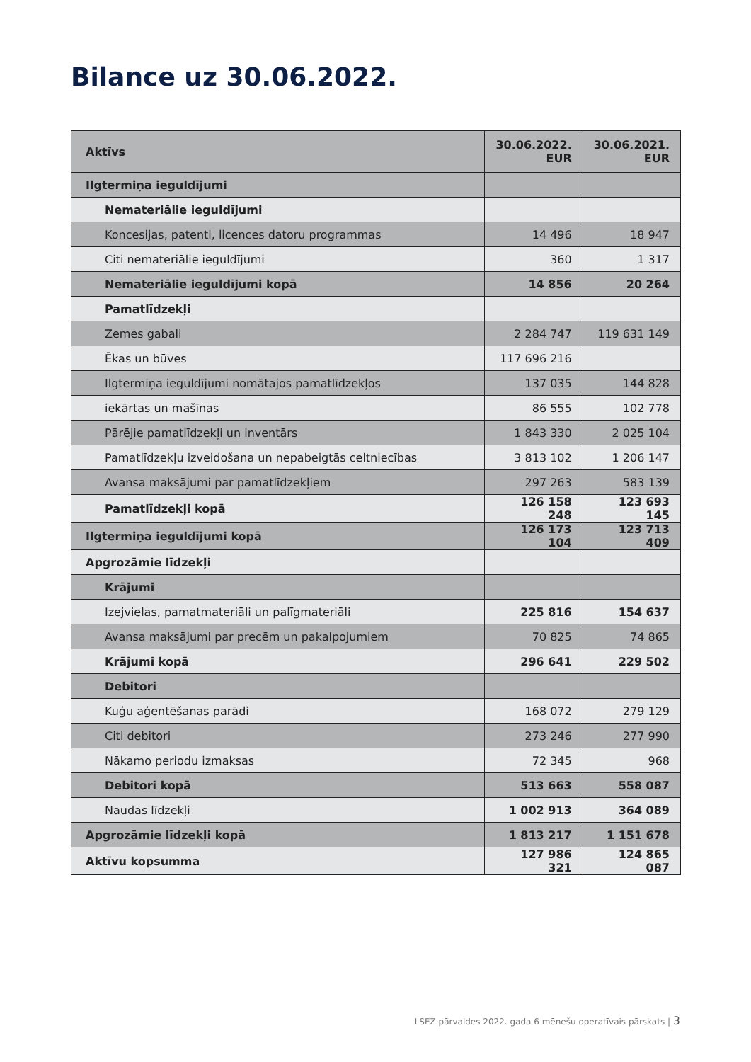Bilance uz 30.06.2022.
| Aktīvs | 30.06.2022. EUR | 30.06.2021. EUR |
| --- | --- | --- |
| Ilgtermiņa ieguldījumi | | |
| Nemateriālie ieguldījumi | | |
| Koncesijas, patenti, licences datoru programmas | 14 496 | 18 947 |
| Citi nemateriālie ieguldījumi | 360 | 1 317 |
| Nemateriālie ieguldījumi kopā | 14 856 | 20 264 |
| Pamatlīdzekļi | | |
| Zemes gabali | 2 284 747 | 119 631 149 |
| Ēkas un būves | 117 696 216 | |
| Ilgtermiņa ieguldījumi nomātajos pamatlīdzekļos | 137 035 | 144 828 |
| iekārtas un mašīnas | 86 555 | 102 778 |
| Pārējie pamatlīdzekļi un inventārs | 1 843 330 | 2 025 104 |
| Pamatlīdzekļu izveidošana un nepabeigtās celtniecības | 3 813 102 | 1 206 147 |
| Avansa maksājumi par pamatlīdzekļiem | 297 263 | 583 139 |
| Pamatlīdzekļi kopā | 126 158 248 | 123 693 145 |
| Ilgtermiņa ieguldījumi kopā | 126 173 104 | 123 713 409 |
| Apgrozāmie līdzekļi | | |
| Krājumi | | |
| Izejvielas, pamatmateriāli un palīgmateriāli | 225 816 | 154 637 |
| Avansa maksājumi par precēm un pakalpojumiem | 70 825 | 74 865 |
| Krājumi kopā | 296 641 | 229 502 |
| Debitori | | |
| Kuģu aģentēšanas parādi | 168 072 | 279 129 |
| Citi debitori | 273 246 | 277 990 |
| Nākamo periodu izmaksas | 72 345 | 968 |
| Debitori kopā | 513 663 | 558 087 |
| Naudas līdzekļi | 1 002 913 | 364 089 |
| Apgrozāmie līdzekļi kopā | 1 813 217 | 1 151 678 |
| Aktīvu kopsumma | 127 986 321 | 124 865 087 |
LSEZ pārvaldes 2022. gada 6 mēnešu operatīvais pārskats | 3